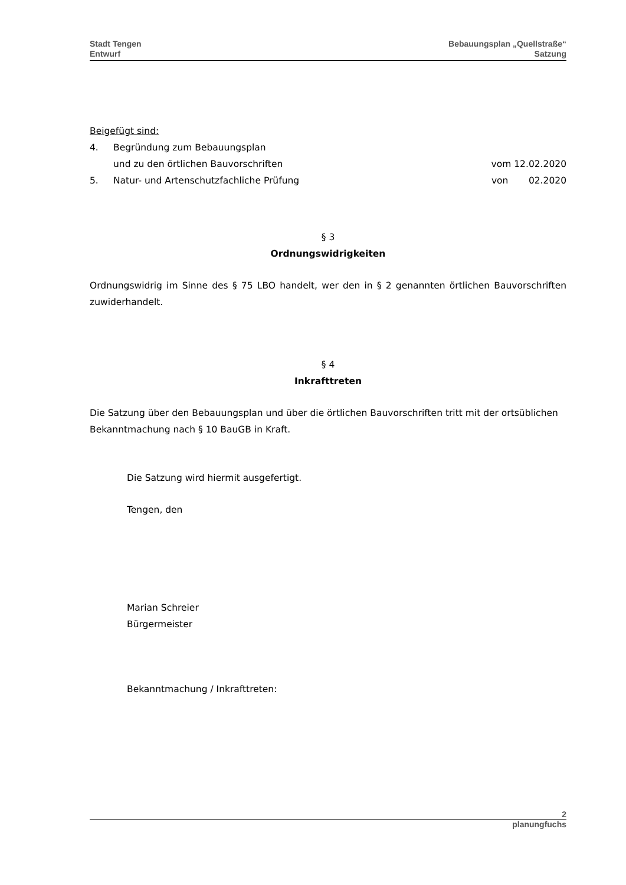Stadt Tengen
Entwurf
Bebauungsplan „Quellstraße“
Satzung
Beigefügt sind:
4. Begründung zum Bebauungsplan
und zu den örtlichen Bauvorschriften vom 12.02.2020
5. Natur- und Artenschutzfachliche Prüfung von 02.2020
§ 3
Ordnungswidrigkeiten
Ordnungswidrig im Sinne des § 75 LBO handelt, wer den in § 2 genannten örtlichen Bauvorschriften zuwiderhandelt.
§ 4
Inkrafttreten
Die Satzung über den Bebauungsplan und über die örtlichen Bauvorschriften tritt mit der ortsüblichen Bekanntmachung nach § 10 BauGB in Kraft.
Die Satzung wird hiermit ausgefertigt.
Tengen, den
Marian Schreier
Bürgermeister
Bekanntmachung / Inkrafttreten:
2
planungfuchs